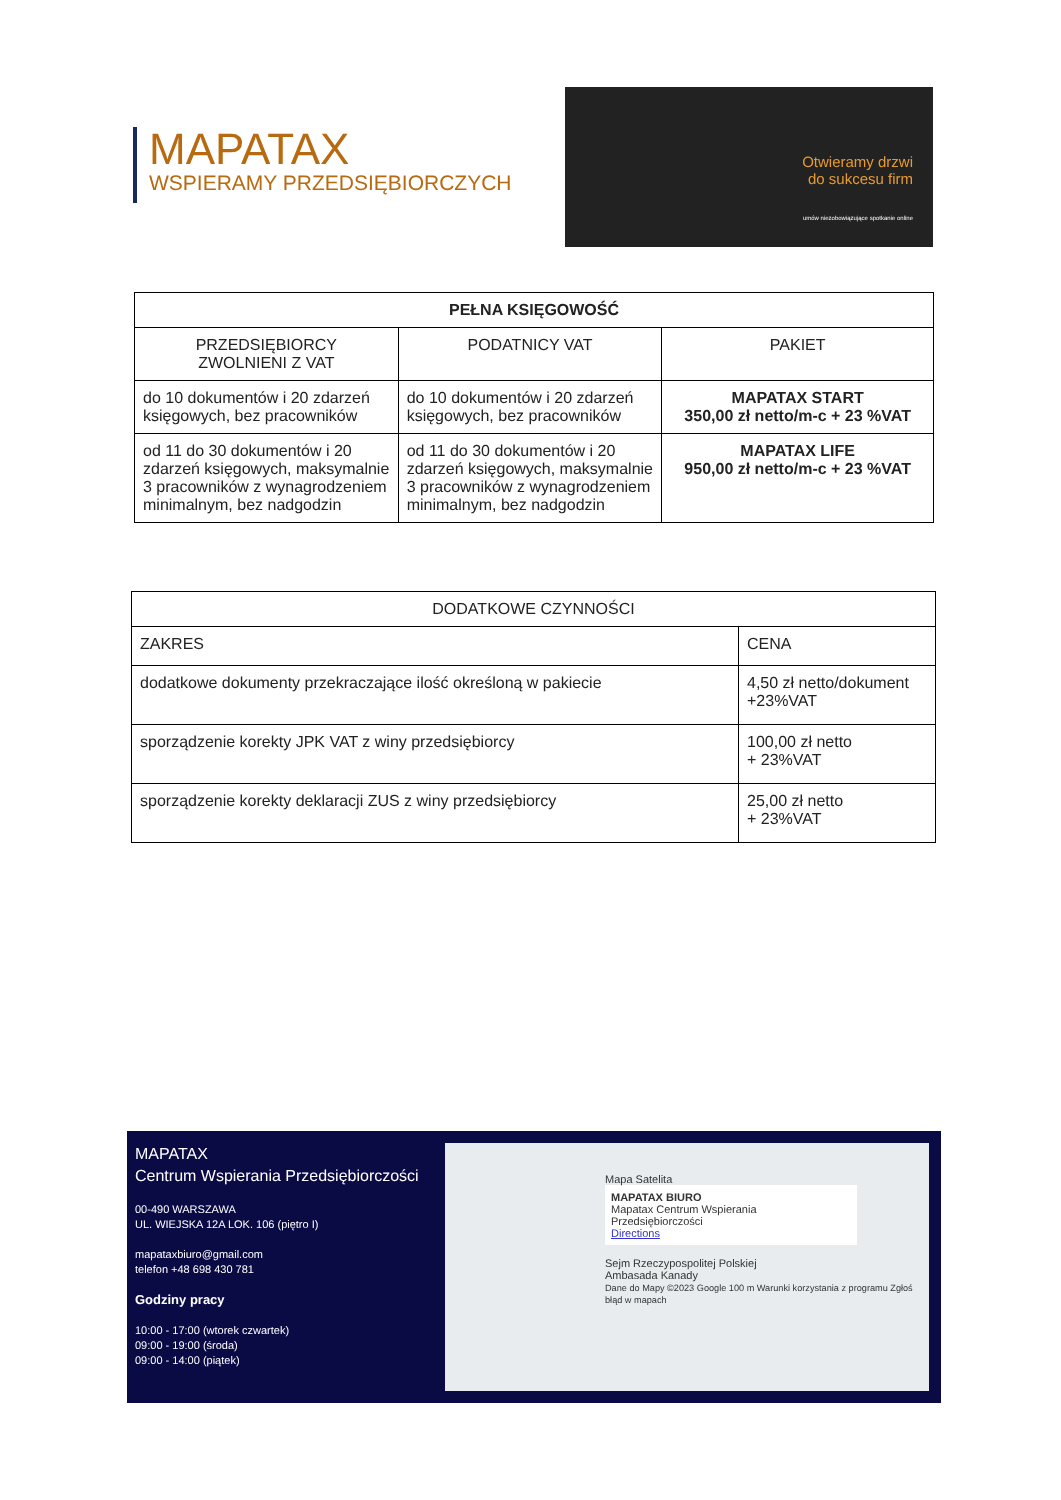MAPATAX
WSPIERAMY PRZEDSIĘBIORCZYCH
Otwieramy drzwi
do sukcesu firm
umów niezobowiązujące spotkanie online
| PEŁNA KSIĘGOWOŚĆ | | |
| --- | --- | --- |
| PRZEDSIĘBIORCY ZWOLNIENI Z VAT | PODATNICY VAT | PAKIET |
| do 10 dokumentów i 20 zdarzeń księgowych, bez pracowników | do 10 dokumentów i 20 zdarzeń księgowych, bez pracowników | MAPATAX START 350,00 zł netto/m-c + 23 %VAT |
| od 11 do 30 dokumentów i 20 zdarzeń księgowych, maksymalnie 3 pracowników z wynagrodzeniem minimalnym, bez nadgodzin | od 11 do 30 dokumentów i 20 zdarzeń księgowych, maksymalnie 3 pracowników z wynagrodzeniem minimalnym, bez nadgodzin | MAPATAX LIFE 950,00 zł netto/m-c + 23 %VAT |
| DODATKOWE CZYNNOŚCI | |
| --- | --- |
| ZAKRES | CENA |
| dodatkowe dokumenty przekraczające ilość określoną w pakiecie | 4,50 zł netto/dokument +23%VAT |
| sporządzenie korekty JPK VAT z winy przedsiębiorcy | 100,00 zł netto + 23%VAT |
| sporządzenie korekty deklaracji ZUS z winy przedsiębiorcy | 25,00 zł netto + 23%VAT |
MAPATAX
Centrum Wspierania Przedsiębiorczości
00-490 WARSZAWA
UL. WIEJSKA 12A LOK. 106 (piętro I)
mapataxbiuro@gmail.com
telefon +48 698 430 781
Godziny pracy
10:00 - 17:00 (wtorek czwartek)
09:00 - 19:00 (środa)
09:00 - 14:00 (piątek)
Mapa Satelita
MAPATAX BIURO
Mapatax Centrum Wspierania Przedsiębiorczości
Directions
Sejm Rzeczypospolitej Polskiej
Ambasada Kanady
Dane do Mapy ©2023 Google 100 m Warunki korzystania z programu Zgłoś błąd w mapach